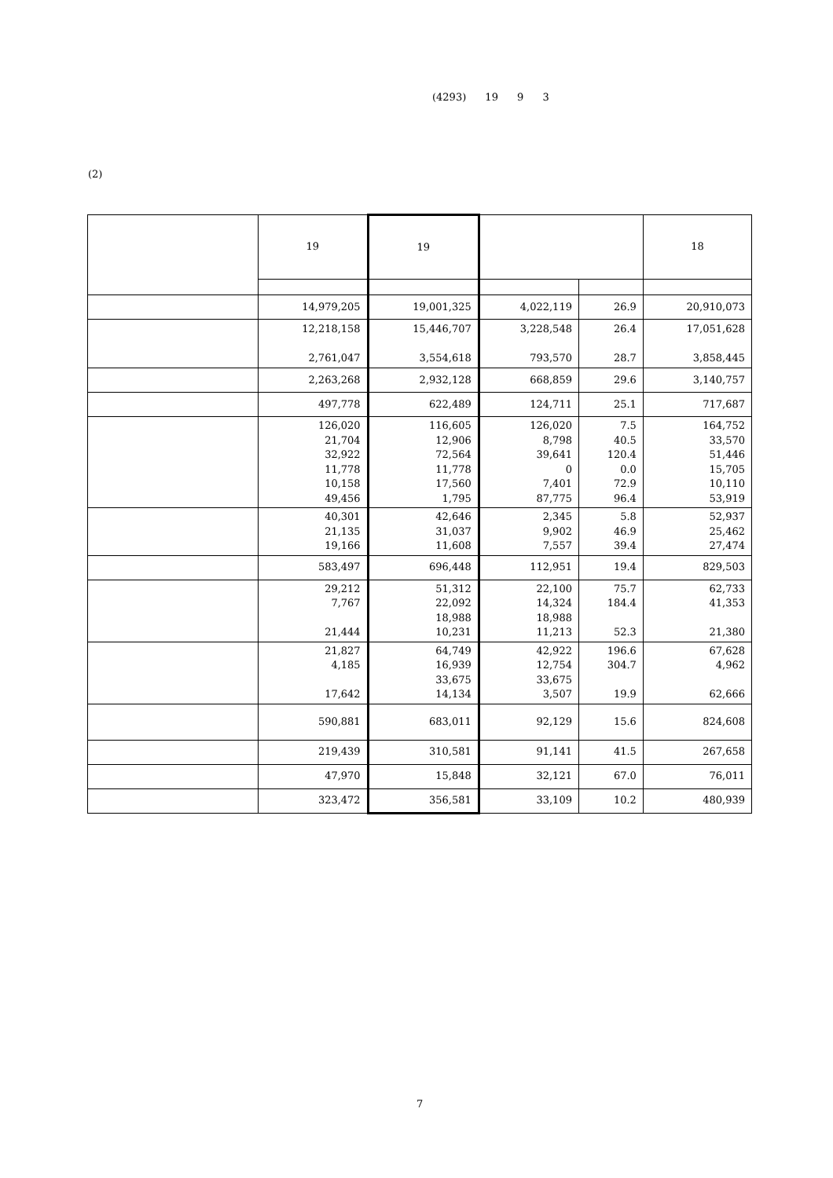(4293) 19 9 3
(2)
| | 19 | 19 | | | 18 |
| --- | --- | --- | --- | --- | --- |
| | 14,979,205 | 19,001,325 | 4,022,119 | 26.9 | 20,910,073 |
| | 12,218,158 2,761,047 | 15,446,707 3,554,618 | 3,228,548 793,570 | 26.4 28.7 | 17,051,628 3,858,445 |
| | 2,263,268 | 2,932,128 | 668,859 | 29.6 | 3,140,757 |
| | 497,778 | 622,489 | 124,711 | 25.1 | 717,687 |
| | 126,020 21,704 32,922 11,778 10,158 49,456 | 116,605 12,906 72,564 11,778 17,560 1,795 | 126,020 8,798 39,641 0 7,401 87,775 | 7.5 40.5 120.4 0.0 72.9 96.4 | 164,752 33,570 51,446 15,705 10,110 53,919 |
| | 40,301 21,135 19,166 | 42,646 31,037 11,608 | 2,345 9,902 7,557 | 5.8 46.9 39.4 | 52,937 25,462 27,474 |
| | 583,497 | 696,448 | 112,951 | 19.4 | 829,503 |
| | 29,212 7,767 21,444 | 51,312 22,092 18,988 10,231 | 22,100 14,324 18,988 11,213 | 75.7 184.4 52.3 | 62,733 41,353 21,380 |
| | 21,827 4,185 17,642 | 64,749 16,939 33,675 14,134 | 42,922 12,754 33,675 3,507 | 196.6 304.7 19.9 | 67,628 4,962 62,666 |
| | 590,881 | 683,011 | 92,129 | 15.6 | 824,608 |
| | 219,439 | 310,581 | 91,141 | 41.5 | 267,658 |
| | 47,970 | 15,848 | 32,121 | 67.0 | 76,011 |
| | 323,472 | 356,581 | 33,109 | 10.2 | 480,939 |
7